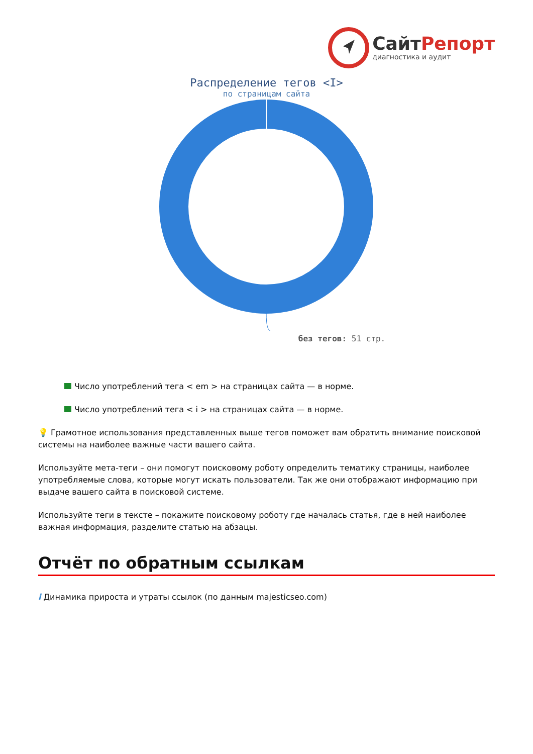СайтРепорт
диагностика и аудит
Распределение тегов <I>
по страницам сайта
без тегов: 51 стр.
Число употреблений тега < em > на страницах сайта — в норме.
Число употреблений тега < i > на страницах сайта — в норме.
💡 Грамотное использования представленных выше тегов поможет вам обратить внимание поисковой системы на наиболее важные части вашего сайта.
Используйте мета-теги – они помогут поисковому роботу определить тематику страницы, наиболее употребляемые слова, которые могут искать пользователи. Так же они отображают информацию при выдаче вашего сайта в поисковой системе.
Используйте теги в тексте – покажите поисковому роботу где началась статья, где в ней наиболее важная информация, разделите статью на абзацы.
Отчёт по обратным ссылкам
i Динамика прироста и утраты ссылок (по данным majesticseo.com)